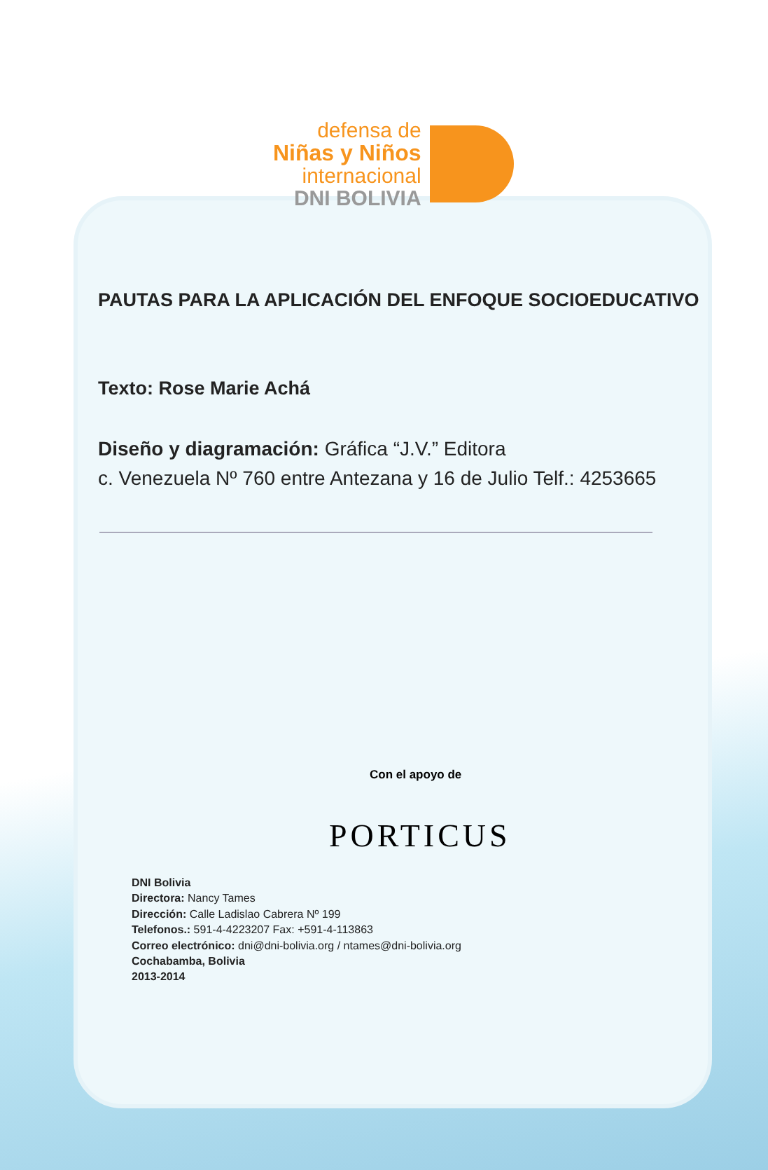defensa de
Niñas y Niños
internacional
DNI BOLIVIA
PAUTAS PARA LA APLICACIÓN DEL ENFOQUE SOCIOEDUCATIVO
Texto: Rose Marie Achá
Diseño y diagramación: Gráfica “J.V.” Editora
c. Venezuela Nº 760 entre Antezana y 16 de Julio Telf.: 4253665
Con el apoyo de
PORTICUS
DNI Bolivia
Directora: Nancy Tames
Dirección: Calle Ladislao Cabrera Nº 199
Telefonos.: 591-4-4223207 Fax: +591-4-113863
Correo electrónico: dni@dni-bolivia.org / ntames@dni-bolivia.org
Cochabamba, Bolivia
2013-2014